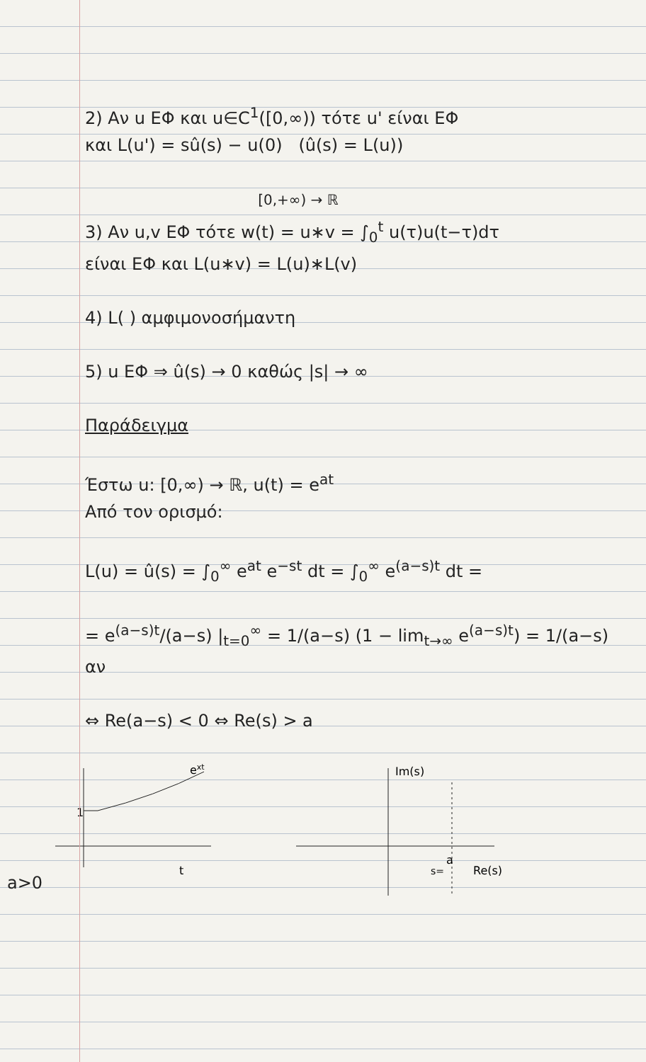2) Αν u ΕΦ και u∈C<sup>1</sup>([0,∞)) τότε u' είναι ΕΦ
και L(u') = sû(s) − u(0) (û(s) = L(u))
[0,+∞) → ℝ
3) Αν u,v ΕΦ τότε w(t) = u∗v = ∫<sub>0</sub><sup>t</sup> u(τ)u(t−τ)dτ
είναι ΕΦ και L(u∗v) = L(u)∗L(v)
4) L( ) αμφιμονοσήμαντη
5) u ΕΦ ⇒ û(s) → 0 καθώς |s| → ∞
Παράδειγμα
Έστω u: [0,∞) → ℝ, u(t) = e<sup>at</sup>
Από τον ορισμό:
L(u) = û(s) = ∫<sub>0</sub><sup>∞</sup> e<sup>at</sup> e<sup>−st</sup> dt = ∫<sub>0</sub><sup>∞</sup> e<sup>(a−s)t</sup> dt =
= e<sup>(a−s)t</sup>/(a−s) |<sub>t=0</sub><sup>∞</sup> = 1/(a−s) (1 − lim<sub>t→∞</sub> e<sup>(a−s)t</sup>) = 1/(a−s) αν
⇔ Re(a−s) < 0 ⇔ Re(s) > a
a>0
1
ext
t
Im(s)
a
s=
Re(s)